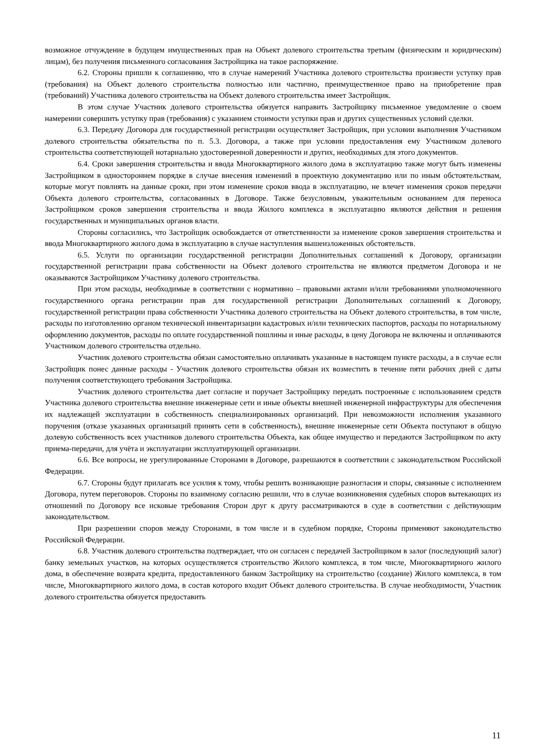возможное отчуждение в будущем имущественных прав на Объект долевого строительства третьим (физическим и юридическим) лицам), без получения письменного согласования Застройщика на такое распоряжение.
6.2. Стороны пришли к соглашению, что в случае намерений Участника долевого строительства произвести уступку прав (требования) на Объект долевого строительства полностью или частично, преимущественное право на приобретение прав (требований) Участника долевого строительства на Объект долевого строительства имеет Застройщик.
В этом случае Участник долевого строительства обязуется направить Застройщику письменное уведомление о своем намерении совершить уступку прав (требования) с указанием стоимости уступки прав и других существенных условий сделки.
6.3. Передачу Договора для государственной регистрации осуществляет Застройщик, при условии выполнения Участником долевого строительства обязательства по п. 5.3. Договора, а также при условии предоставления ему Участником долевого строительства соответствующей нотариально удостоверенной доверенности и других, необходимых для этого документов.
6.4. Сроки завершения строительства и ввода Многоквартирного жилого дома в эксплуатацию также могут быть изменены Застройщиком в одностороннем порядке в случае внесения изменений в проектную документацию или по иным обстоятельствам, которые могут повлиять на данные сроки, при этом изменение сроков ввода в эксплуатацию, не влечет изменения сроков передачи Объекта долевого строительства, согласованных в Договоре. Также безусловным, уважительным основанием для переноса Застройщиком сроков завершения строительства и ввода Жилого комплекса в эксплуатацию являются действия и решения государственных и муниципальных органов власти.
Стороны согласились, что Застройщик освобождается от ответственности за изменение сроков завершения строительства и ввода Многоквартирного жилого дома в эксплуатацию в случае наступления вышеизложенных обстоятельств.
6.5. Услуги по организации государственной регистрации Дополнительных соглашений к Договору, организации государственной регистрации права собственности на Объект долевого строительства не являются предметом Договора и не оказываются Застройщиком Участнику долевого строительства.
При этом расходы, необходимые в соответствии с нормативно – правовыми актами и/или требованиями уполномоченного государственного органа регистрации прав для государственной регистрации Дополнительных соглашений к Договору, государственной регистрации права собственности Участника долевого строительства на Объект долевого строительства, в том числе, расходы по изготовлению органом технической инвентаризации кадастровых и/или технических паспортов, расходы по нотариальному оформлению документов, расходы по оплате государственной пошлины и иные расходы, в цену Договора не включены и оплачиваются Участником долевого строительства отдельно.
Участник долевого строительства обязан самостоятельно оплачивать указанные в настоящем пункте расходы, а в случае если Застройщик понес данные расходы - Участник долевого строительства обязан их возместить в течение пяти рабочих дней с даты получения соответствующего требования Застройщика.
Участник долевого строительства дает согласие и поручает Застройщику передать построенные с использованием средств Участника долевого строительства внешние инженерные сети и иные объекты внешней инженерной инфраструктуры для обеспечения их надлежащей эксплуатации в собственность специализированных организаций. При невозможности исполнения указанного поручения (отказе указанных организаций принять сети в собственность), внешние инженерные сети Объекта поступают в общую долевую собственность всех участников долевого строительства Объекта, как общее имущество и передаются Застройщиком по акту приема-передачи, для учёта и эксплуатации эксплуатирующей организации.
6.6. Все вопросы, не урегулированные Сторонами в Договоре, разрешаются в соответствии с законодательством Российской Федерации.
6.7. Стороны будут прилагать все усилия к тому, чтобы решить возникающие разногласия и споры, связанные с исполнением Договора, путем переговоров. Стороны по взаимному согласию решили, что в случае возникновения судебных споров вытекающих из отношений по Договору все исковые требования Сторон друг к другу рассматриваются в суде в соответствии с действующим законодательством.
При разрешении споров между Сторонами, в том числе и в судебном порядке, Стороны применяют законодательство Российской Федерации.
6.8. Участник долевого строительства подтверждает, что он согласен с передачей Застройщиком в залог (последующий залог) банку земельных участков, на которых осуществляется строительство Жилого комплекса, в том числе, Многоквартирного жилого дома, в обеспечение возврата кредита, предоставленного банком Застройщику на строительство (создание) Жилого комплекса, в том числе, Многоквартирного жилого дома, в состав которого входит Объект долевого строительства. В случае необходимости, Участник долевого строительства обязуется предоставить
11